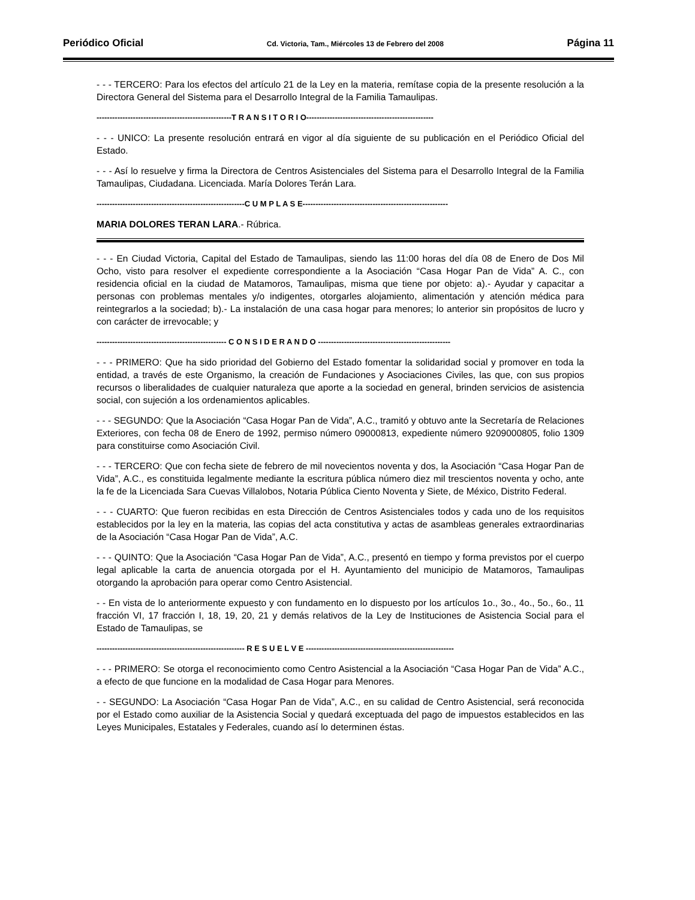Periódico Oficial Cd. Victoria, Tam., Miércoles 13 de Febrero del 2008 Página 11
- - - TERCERO: Para los efectos del artículo 21 de la Ley en la materia, remítase copia de la presente resolución a la Directora General del Sistema para el Desarrollo Integral de la Familia Tamaulipas.
----------------------------------------------------T R A N S I T O R I O-------------------------------------------------
- - - UNICO: La presente resolución entrará en vigor al día siguiente de su publicación en el Periódico Oficial del Estado.
- - - Así lo resuelve y firma la Directora de Centros Asistenciales del Sistema para el Desarrollo Integral de la Familia Tamaulipas, Ciudadana. Licenciada. María Dolores Terán Lara.
---------------------------------------------------------C U M P L A S E--------------------------------------------------------
MARIA DOLORES TERAN LARA.- Rúbrica.
- - - En Ciudad Victoria, Capital del Estado de Tamaulipas, siendo las 11:00 horas del día 08 de Enero de Dos Mil Ocho, visto para resolver el expediente correspondiente a la Asociación “Casa Hogar Pan de Vida” A. C., con residencia oficial en la ciudad de Matamoros, Tamaulipas, misma que tiene por objeto: a).- Ayudar y capacitar a personas con problemas mentales y/o indigentes, otorgarles alojamiento, alimentación y atención médica para reintegrarlos a la sociedad; b).- La instalación de una casa hogar para menores; lo anterior sin propósitos de lucro y con carácter de irrevocable; y
-------------------------------------------------- C O N S I D E R A N D O ---------------------------------------------------
- - - PRIMERO: Que ha sido prioridad del Gobierno del Estado fomentar la solidaridad social y promover en toda la entidad, a través de este Organismo, la creación de Fundaciones y Asociaciones Civiles, las que, con sus propios recursos o liberalidades de cualquier naturaleza que aporte a la sociedad en general, brinden servicios de asistencia social, con sujeción a los ordenamientos aplicables.
- - - SEGUNDO: Que la Asociación “Casa Hogar Pan de Vida”, A.C., tramitó y obtuvo ante la Secretaría de Relaciones Exteriores, con fecha 08 de Enero de 1992, permiso número 09000813, expediente número 9209000805, folio 1309 para constituirse como Asociación Civil.
- - - TERCERO: Que con fecha siete de febrero de mil novecientos noventa y dos, la Asociación “Casa Hogar Pan de Vida”, A.C., es constituida legalmente mediante la escritura pública número diez mil trescientos noventa y ocho, ante la fe de la Licenciada Sara Cuevas Villalobos, Notaria Pública Ciento Noventa y Siete, de México, Distrito Federal.
- - - CUARTO: Que fueron recibidas en esta Dirección de Centros Asistenciales todos y cada uno de los requisitos establecidos por la ley en la materia, las copias del acta constitutiva y actas de asambleas generales extraordinarias de la Asociación “Casa Hogar Pan de Vida”, A.C.
- - - QUINTO: Que la Asociación “Casa Hogar Pan de Vida”, A.C., presentó en tiempo y forma previstos por el cuerpo legal aplicable la carta de anuencia otorgada por el H. Ayuntamiento del municipio de Matamoros, Tamaulipas otorgando la aprobación para operar como Centro Asistencial.
- - En vista de lo anteriormente expuesto y con fundamento en lo dispuesto por los artículos 1o., 3o., 4o., 5o., 6o., 11 fracción VI, 17 fracción I, 18, 19, 20, 21 y demás relativos de la Ley de Instituciones de Asistencia Social para el Estado de Tamaulipas, se
--------------------------------------------------------- R E S U E L V E ---------------------------------------------------------
- - - PRIMERO: Se otorga el reconocimiento como Centro Asistencial a la Asociación “Casa Hogar Pan de Vida” A.C., a efecto de que funcione en la modalidad de Casa Hogar para Menores.
- - SEGUNDO: La Asociación “Casa Hogar Pan de Vida”, A.C., en su calidad de Centro Asistencial, será reconocida por el Estado como auxiliar de la Asistencia Social y quedará exceptuada del pago de impuestos establecidos en las Leyes Municipales, Estatales y Federales, cuando así lo determinen éstas.